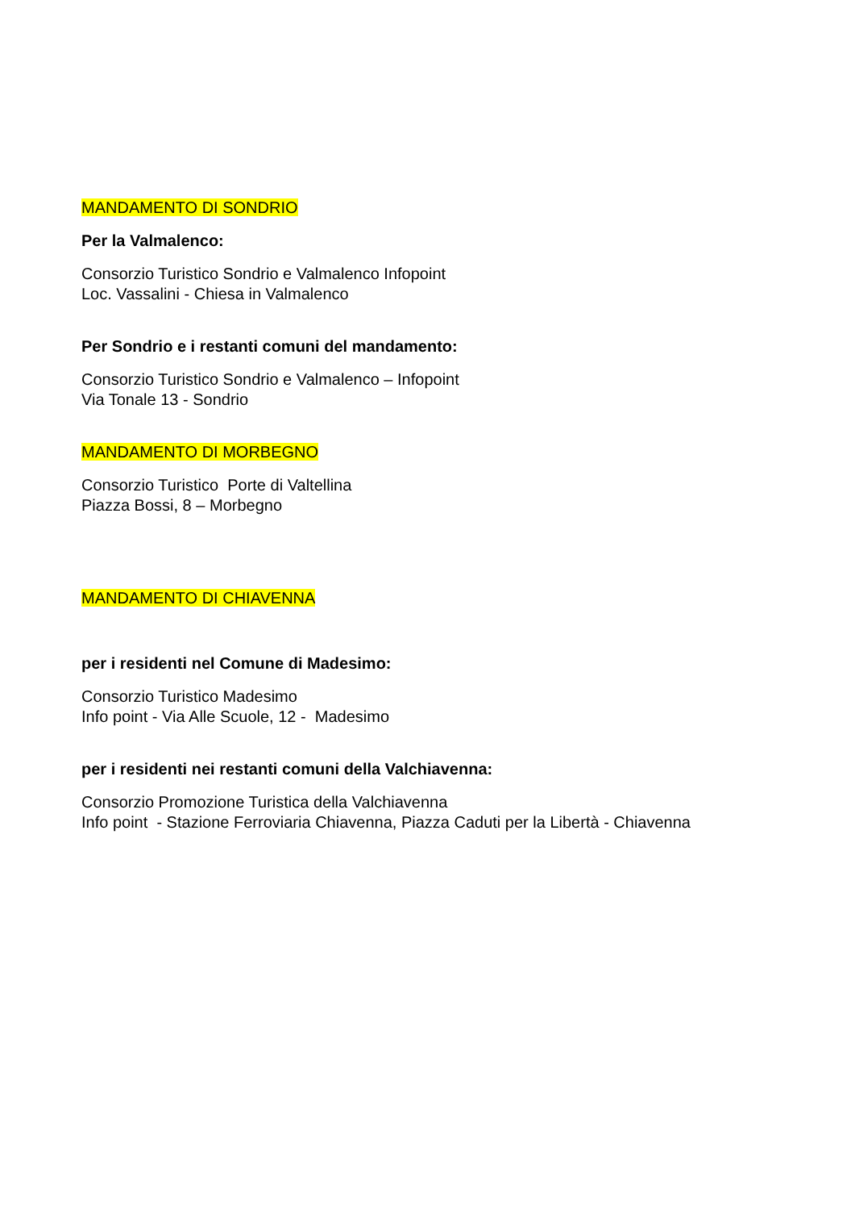MANDAMENTO DI SONDRIO
Per la Valmalenco:
Consorzio Turistico Sondrio e Valmalenco Infopoint
Loc. Vassalini - Chiesa in Valmalenco
Per Sondrio e i restanti comuni del mandamento:
Consorzio Turistico Sondrio e Valmalenco – Infopoint
Via Tonale 13 - Sondrio
MANDAMENTO DI MORBEGNO
Consorzio Turistico Porte di Valtellina
Piazza Bossi, 8 – Morbegno
MANDAMENTO DI CHIAVENNA
per i residenti nel Comune di Madesimo:
Consorzio Turistico Madesimo
Info point - Via Alle Scuole, 12 - Madesimo
per i residenti nei restanti comuni della Valchiavenna:
Consorzio Promozione Turistica della Valchiavenna
Info point - Stazione Ferroviaria Chiavenna, Piazza Caduti per la Libertà - Chiavenna